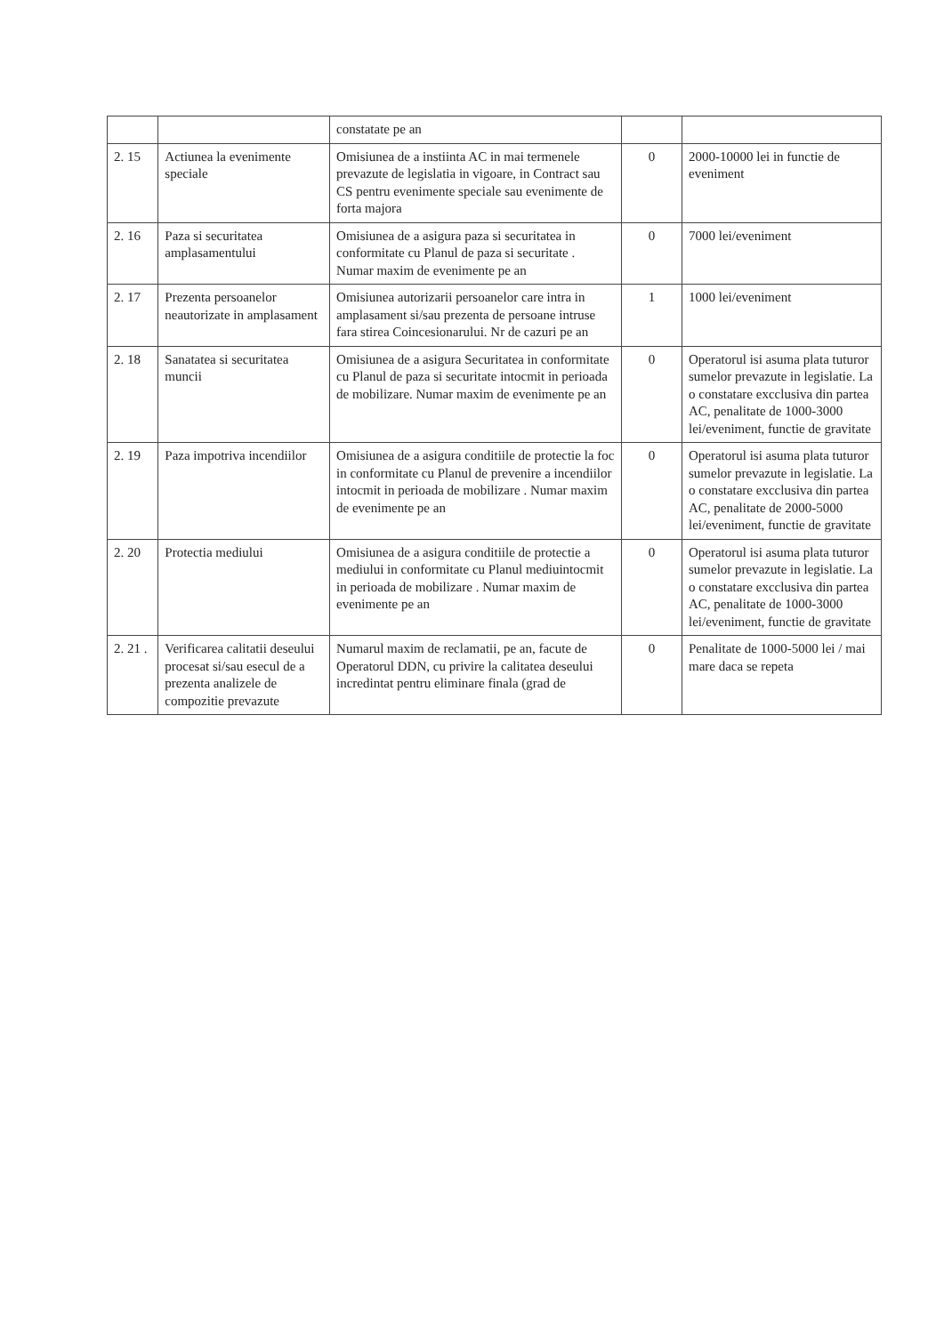| | | constatate pe an | | |
| 2. 15 | Actiunea la evenimente speciale | Omisiunea de a instiinta AC in mai termenele prevazute de legislatia in vigoare, in Contract sau CS pentru evenimente speciale sau evenimente de forta majora | 0 | 2000-10000 lei in functie de eveniment |
| 2. 16 | Paza si securitatea amplasamentului | Omisiunea de a asigura paza si securitatea in conformitate cu Planul de paza si securitate . Numar maxim de evenimente pe an | 0 | 7000 lei/eveniment |
| 2. 17 | Prezenta persoanelor neautorizate in amplasament | Omisiunea autorizarii persoanelor care intra in amplasament si/sau prezenta de persoane intruse fara stirea Coincesionarului. Nr de cazuri pe an | 1 | 1000 lei/eveniment |
| 2. 18 | Sanatatea si securitatea muncii | Omisiunea de a asigura Securitatea in conformitate cu Planul de paza si securitate intocmit in perioada de mobilizare. Numar maxim de evenimente pe an | 0 | Operatorul isi asuma plata tuturor sumelor prevazute in legislatie. La o constatare excclusiva din partea AC, penalitate de 1000-3000 lei/eveniment, functie de gravitate |
| 2. 19 | Paza impotriva incendiilor | Omisiunea de a asigura conditiile de protectie la foc in conformitate cu Planul de prevenire a incendiilor intocmit in perioada de mobilizare . Numar maxim de evenimente pe an | 0 | Operatorul isi asuma plata tuturor sumelor prevazute in legislatie. La o constatare excclusiva din partea AC, penalitate de 2000-5000 lei/eveniment, functie de gravitate |
| 2. 20 | Protectia mediului | Omisiunea de a asigura conditiile de protectie a mediului in conformitate cu Planul mediuintocmit in perioada de mobilizare . Numar maxim de evenimente pe an | 0 | Operatorul isi asuma plata tuturor sumelor prevazute in legislatie. La o constatare excclusiva din partea AC, penalitate de 1000-3000 lei/eveniment, functie de gravitate |
| 2. 21 . | Verificarea calitatii deseului procesat si/sau esecul de a prezenta analizele de compozitie prevazute | Numarul maxim de reclamatii, pe an, facute de Operatorul DDN, cu privire la calitatea deseului incredintat pentru eliminare finala (grad de | 0 | Penalitate de 1000-5000 lei / mai mare daca se repeta |